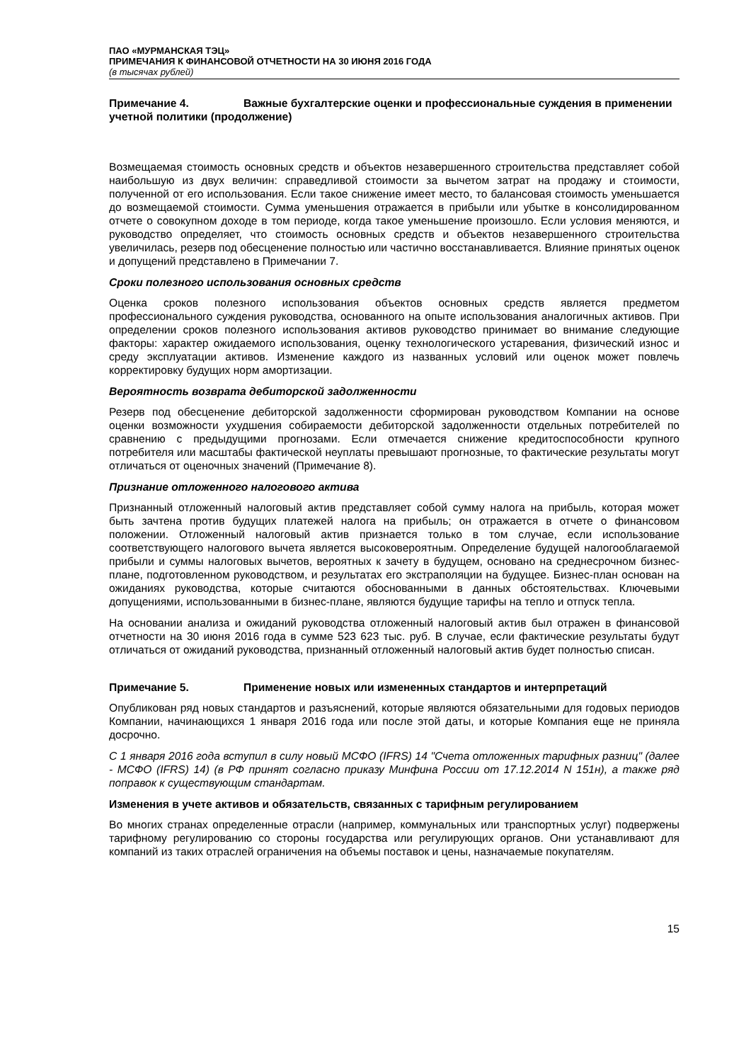ПАО «МУРМАНСКАЯ ТЭЦ»
ПРИМЕЧАНИЯ К ФИНАНСОВОЙ ОТЧЕТНОСТИ НА 30 ИЮНЯ 2016 ГОДА
(в тысячах рублей)
Примечание 4. Важные бухгалтерские оценки и профессиональные суждения в применении учетной политики (продолжение)
Возмещаемая стоимость основных средств и объектов незавершенного строительства представляет собой наибольшую из двух величин: справедливой стоимости за вычетом затрат на продажу и стоимости, полученной от его использования. Если такое снижение имеет место, то балансовая стоимость уменьшается до возмещаемой стоимости. Сумма уменьшения отражается в прибыли или убытке в консолидированном отчете о совокупном доходе в том периоде, когда такое уменьшение произошло. Если условия меняются, и руководство определяет, что стоимость основных средств и объектов незавершенного строительства увеличилась, резерв под обесценение полностью или частично восстанавливается. Влияние принятых оценок и допущений представлено в Примечании 7.
Сроки полезного использования основных средств
Оценка сроков полезного использования объектов основных средств является предметом профессионального суждения руководства, основанного на опыте использования аналогичных активов. При определении сроков полезного использования активов руководство принимает во внимание следующие факторы: характер ожидаемого использования, оценку технологического устаревания, физический износ и среду эксплуатации активов. Изменение каждого из названных условий или оценок может повлечь корректировку будущих норм амортизации.
Вероятность возврата дебиторской задолженности
Резерв под обесценение дебиторской задолженности сформирован руководством Компании на основе оценки возможности ухудшения собираемости дебиторской задолженности отдельных потребителей по сравнению с предыдущими прогнозами. Если отмечается снижение кредитоспособности крупного потребителя или масштабы фактической неуплаты превышают прогнозные, то фактические результаты могут отличаться от оценочных значений (Примечание 8).
Признание отложенного налогового актива
Признанный отложенный налоговый актив представляет собой сумму налога на прибыль, которая может быть зачтена против будущих платежей налога на прибыль; он отражается в отчете о финансовом положении. Отложенный налоговый актив признается только в том случае, если использование соответствующего налогового вычета является высоковероятным. Определение будущей налогооблагаемой прибыли и суммы налоговых вычетов, вероятных к зачету в будущем, основано на среднесрочном бизнес-плане, подготовленном руководством, и результатах его экстраполяции на будущее. Бизнес-план основан на ожиданиях руководства, которые считаются обоснованными в данных обстоятельствах. Ключевыми допущениями, использованными в бизнес-плане, являются будущие тарифы на тепло и отпуск тепла.
На основании анализа и ожиданий руководства отложенный налоговый актив был отражен в финансовой отчетности на 30 июня 2016 года в сумме 523 623 тыс. руб. В случае, если фактические результаты будут отличаться от ожиданий руководства, признанный отложенный налоговый актив будет полностью списан.
Примечание 5. Применение новых или измененных стандартов и интерпретаций
Опубликован ряд новых стандартов и разъяснений, которые являются обязательными для годовых периодов Компании, начинающихся 1 января 2016 года или после этой даты, и которые Компания еще не приняла досрочно.
С 1 января 2016 года вступил в силу новый МСФО (IFRS) 14 "Счета отложенных тарифных разниц" (далее - МСФО (IFRS) 14) (в РФ принят согласно приказу Минфина России от 17.12.2014 N 151н), а также ряд поправок к существующим стандартам.
Изменения в учете активов и обязательств, связанных с тарифным регулированием
Во многих странах определенные отрасли (например, коммунальных или транспортных услуг) подвержены тарифному регулированию со стороны государства или регулирующих органов. Они устанавливают для компаний из таких отраслей ограничения на объемы поставок и цены, назначаемые покупателям.
15